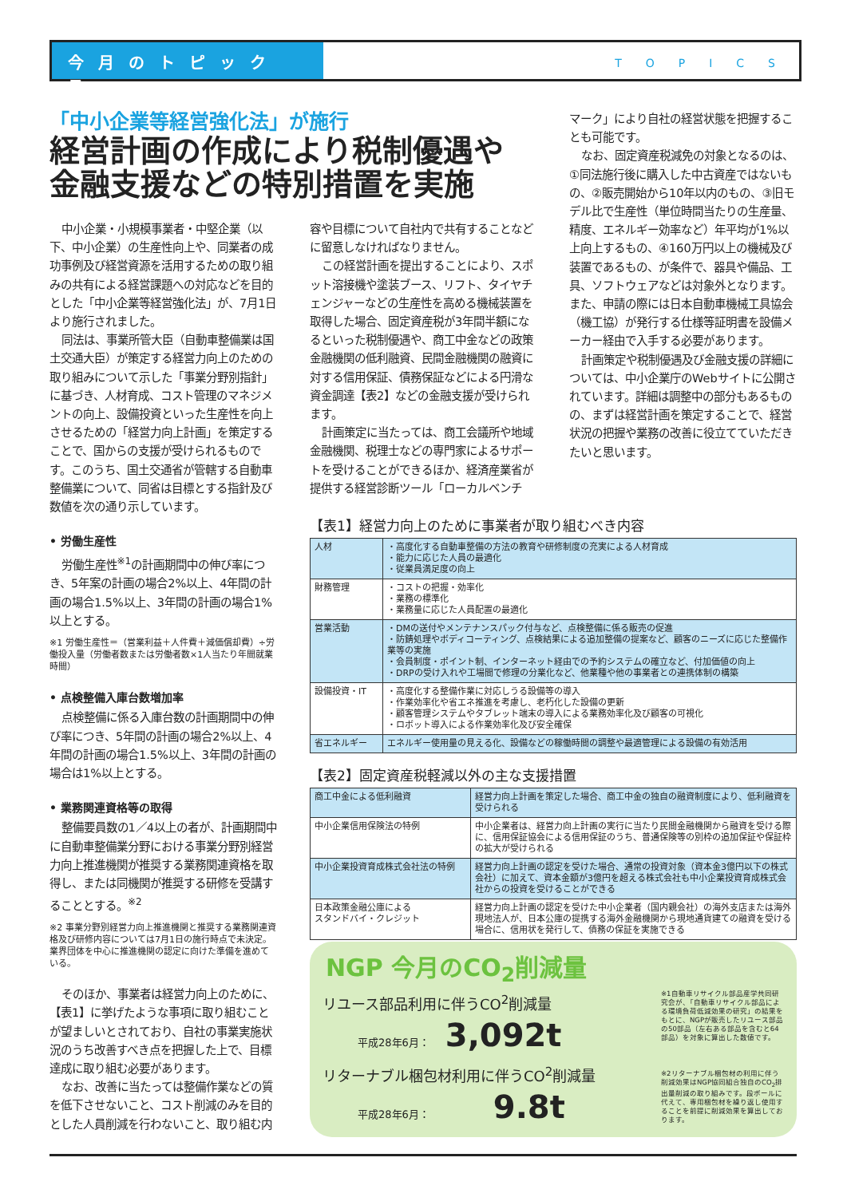今月のトピックス
TOPICS
「中小企業等経営強化法」が施行
経営計画の作成により税制優遇や
金融支援などの特別措置を実施
中小企業・小規模事業者・中堅企業（以下、中小企業）の生産性向上や、同業者の成功事例及び経営資源を活用するための取り組みの共有による経営課題への対応などを目的とした「中小企業等経営強化法」が、7月1日より施行されました。
同法は、事業所管大臣（自動車整備業は国土交通大臣）が策定する経営力向上のための取り組みについて示した「事業分野別指針」に基づき、人材育成、コスト管理のマネジメントの向上、設備投資といった生産性を向上させるための「経営力向上計画」を策定することで、国からの支援が受けられるものです。このうち、国土交通省が管轄する自動車整備業について、同省は目標とする指針及び数値を次の通り示しています。
• 労働生産性
労働生産性<sup>※1</sup>の計画期間中の伸び率につき、5年案の計画の場合2%以上、4年間の計画の場合1.5%以上、3年間の計画の場合1%以上とする。
※1 労働生産性＝（営業利益＋人件費＋減価償却費）÷労働投入量（労働者数または労働者数×1人当たり年間就業時間）
• 点検整備入庫台数増加率
点検整備に係る入庫台数の計画期間中の伸び率につき、5年間の計画の場合2%以上、4年間の計画の場合1.5%以上、3年間の計画の場合は1%以上とする。
• 業務関連資格等の取得
整備要員数の1／4以上の者が、計画期間中に自動車整備業分野における事業分野別経営力向上推進機関が推奨する業務関連資格を取得し、または同機関が推奨する研修を受講することとする。<sup>※2</sup>
※2 事業分野別経営力向上推進機関と推奨する業務関連資格及び研修内容については7月1日の施行時点で未決定。業界団体を中心に推進機関の認定に向けた準備を進めている。
そのほか、事業者は経営力向上のために、【表1】に挙げたような事項に取り組むことが望ましいとされており、自社の事業実施状況のうち改善すべき点を把握した上で、目標達成に取り組む必要があります。
なお、改善に当たっては整備作業などの質を低下させないこと、コスト削減のみを目的とした人員削減を行わないこと、取り組む内
容や目標について自社内で共有することなどに留意しなければなりません。
この経営計画を提出することにより、スポット溶接機や塗装ブース、リフト、タイヤチェンジャーなどの生産性を高める機械装置を取得した場合、固定資産税が3年間半額になるといった税制優遇や、商工中金などの政策金融機関の低利融資、民間金融機関の融資に対する信用保証、債務保証などによる円滑な資金調達【表2】などの金融支援が受けられます。
計画策定に当たっては、商工会議所や地域金融機関、税理士などの専門家によるサポートを受けることができるほか、経済産業省が提供する経営診断ツール「ローカルベンチ
マーク」により自社の経営状態を把握することも可能です。
なお、固定資産税減免の対象となるのは、①同法施行後に購入した中古資産ではないもの、②販売開始から10年以内のもの、③旧モデル比で生産性（単位時間当たりの生産量、精度、エネルギー効率など）年平均が1%以上向上するもの、④160万円以上の機械及び装置であるもの、が条件で、器具や備品、工具、ソフトウェアなどは対象外となります。また、申請の際には日本自動車機械工具協会（機工協）が発行する仕様等証明書を設備メーカー経由で入手する必要があります。
計画策定や税制優遇及び金融支援の詳細については、中小企業庁のWebサイトに公開されています。詳細は調整中の部分もあるものの、まずは経営計画を策定することで、経営状況の把握や業務の改善に役立てていただきたいと思います。
【表1】経営力向上のために事業者が取り組むべき内容
| 人材 | ・高度化する自動車整備の方法の教育や研修制度の充実による人材育成 ・能力に応じた人員の最適化 ・従業員満足度の向上 |
| 財務管理 | ・コストの把握・効率化 ・業務の標準化 ・業務量に応じた人員配置の最適化 |
| 営業活動 | ・DMの送付やメンテナンスパック付与など、点検整備に係る販売の促進 ・防錆処理やボディコーティング、点検結果による追加整備の提案など、顧客のニーズに応じた整備作業等の実施 ・会員制度・ポイント制、インターネット経由での予約システムの確立など、付加価値の向上 ・DRPの受け入れや工場間で修理の分業化など、他業種や他の事業者との連携体制の構築 |
| 設備投資・IT | ・高度化する整備作業に対応しうる設備等の導入 ・作業効率化や省エネ推進を考慮し、老朽化した設備の更新 ・顧客管理システムやタブレット端末の導入による業務効率化及び顧客の可視化 ・ロボット導入による作業効率化及び安全確保 |
| 省エネルギー | エネルギー使用量の見える化、設備などの稼働時間の調整や最適管理による設備の有効活用 |
【表2】固定資産税軽減以外の主な支援措置
| 商工中金による低利融資 | 経営力向上計画を策定した場合、商工中金の独自の融資制度により、低利融資を受けられる |
| 中小企業信用保険法の特例 | 中小企業者は、経営力向上計画の実行に当たり民間金融機関から融資を受ける際に、信用保証協会による信用保証のうち、普通保険等の別枠の追加保証や保証枠の拡大が受けられる |
| 中小企業投資育成株式会社法の特例 | 経営力向上計画の認定を受けた場合、通常の投資対象（資本金3億円以下の株式会社）に加えて、資本金額が3億円を超える株式会社も中小企業投資育成株式会社からの投資を受けることができる |
| 日本政策金融公庫による スタンドバイ・クレジット | 経営力向上計画の認定を受けた中小企業者（国内親会社）の海外支店または海外現地法人が、日本公庫の提携する海外金融機関から現地通貨建ての融資を受ける場合に、信用状を発行して、債務の保証を実施できる |
NGP 今月のCO<sub>2</sub>削減量
※1自動車リサイクル部品産学共同研究会が、「自動車リサイクル部品による環境負荷低減効果の研究」の結果をもとに、NGPが販売したリユース部品の50部品（左右ある部品を含むと64部品）を対象に算出した数値です。
リユース部品利用に伴うCO<sub>2</sub>削減量
平成28年6月： 3,092t
※2リターナブル梱包材の利用に伴う削減効果はNGP協同組合独自のCO<sub>2</sub>排出量削減の取り組みです。段ボールに代えて、専用梱包材を繰り返し使用することを前提に削減効果を算出しております。
リターナブル梱包材利用に伴うCO<sub>2</sub>削減量
平成28年6月： 9.8t